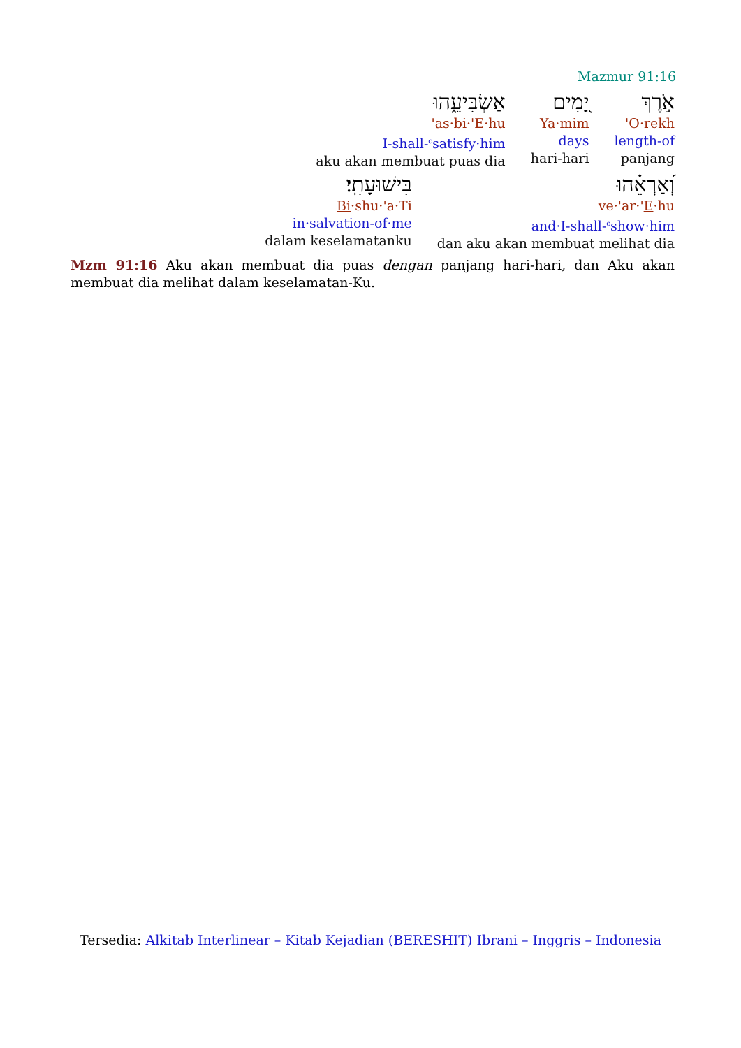Mazmur 91:16
אֹ֣רֶךְ
'O·rekh
length-of
panjang
יָ֭מִים
Ya·mim
days
hari-hari
אַשְׂבִּיעֵ֑הוּ
'as·bi·'E·hu
I-shall-<sup>c</sup>satisfy·him
aku akan membuat puas dia
וְ֝אַרְאֵ֗הוּ
ve·'ar·'E·hu
and·I-shall-<sup>c</sup>show·him
dan aku akan membuat melihat dia
בִּישׁוּעָתִֽי׃
Bi·shu·'a·Ti
in·salvation-of·me
dalam keselamatanku
Mzm 91:16 Aku akan membuat dia puas dengan panjang hari-hari, dan Aku akan membuat dia melihat dalam keselamatan-Ku.
Tersedia: Alkitab Interlinear – Kitab Kejadian (BERESHIT) Ibrani – Inggris – Indonesia